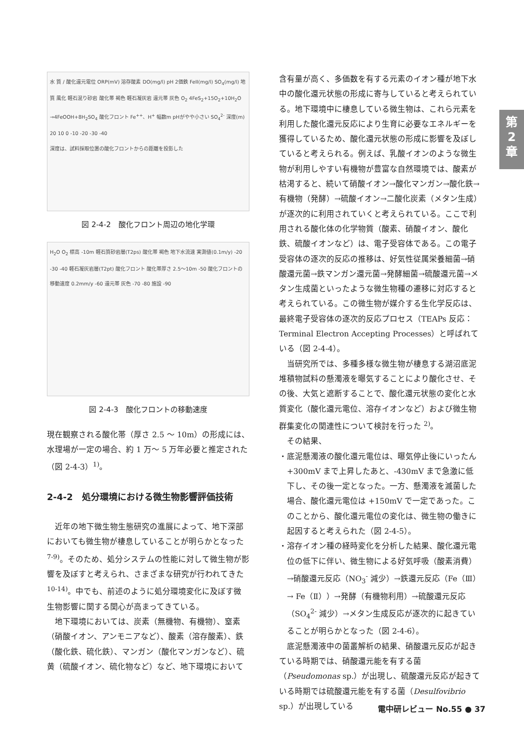第
2
章
水 質 / 酸化還元電位 ORP(mV) 溶存酸素 DO(mg/l) pH 2価鉄 FeII(mg/l) SO<sub>4</sub>(mg/l) 地質 風化 軽石混り砂岩 酸化帯 褐色 軽石凝灰岩 還元帯 灰色 O<sub>2</sub> 4FeS<sub>2</sub>+15O<sub>2</sub>+10H<sub>2</sub>O →4FeOOH+8H<sub>2</sub>SO<sub>4</sub> 酸化フロント Fe<sup>++</sup>、H<sup>+</sup> 幅数m pHがやや小さい SO<sub>4</sub><sup>2-</sup> 深度(m) 20 10 0 -10 -20 -30 -40
深度は、試料採取位置の酸化フロントからの距離を投影した
図 2-4-2　酸化フロント周辺の地化学環
H<sub>2</sub>O O<sub>2</sub> 標高 -10m 軽石質砂岩層(T2ps) 酸化帯 褐色 地下水流速 実測値(0.1m/y) -20 -30 -40 軽石凝灰岩層(T2pt) 酸化フロント 酸化帯厚さ 2.5〜10m -50 酸化フロントの移動速度 0.2mm/y -60 還元帯 灰色 -70 -80 施設 -90
図 2-4-3　酸化フロントの移動速度
現在観察される酸化帯（厚さ 2.5 ～ 10m）の形成には、水理場が一定の場合、約 1 万～ 5 万年必要と推定された（図 2-4-3）<sup>1)</sup>。
2-4-2　処分環境における微生物影響評価技術
　近年の地下微生物生態研究の進展によって、地下深部においても微生物が棲息していることが明らかとなった <sup>7-9)</sup>。そのため、処分システムの性能に対して微生物が影響を及ぼすと考えられ、さまざまな研究が行われてきた <sup>10-14)</sup>。中でも、前述のように処分環境変化に及ぼす微生物影響に関する関心が高まってきている。
　地下環境においては、炭素（無機物、有機物）、窒素（硝酸イオン、アンモニアなど）、酸素（溶存酸素）、鉄（酸化鉄、硫化鉄）、マンガン（酸化マンガンなど）、硫黄（硫酸イオン、硫化物など）など、地下環境において
含有量が高く、多価数を有する元素のイオン種が地下水中の酸化還元状態の形成に寄与していると考えられている。地下環境中に棲息している微生物は、これら元素を利用した酸化還元反応により生育に必要なエネルギーを獲得しているため、酸化還元状態の形成に影響を及ぼしていると考えられる。例えば、乳酸イオンのような微生物が利用しやすい有機物が豊富な自然環境では、酸素が枯渇すると、続いて硝酸イオン→酸化マンガン→酸化鉄→有機物（発酵）→硫酸イオン→二酸化炭素（メタン生成）が逐次的に利用されていくと考えられている。ここで利用される酸化体の化学物質（酸素、硝酸イオン、酸化鉄、硫酸イオンなど）は、電子受容体である。この電子受容体の逐次的反応の推移は、好気性従属栄養細菌→硝酸還元菌→鉄マンガン還元菌→発酵細菌→硫酸還元菌→メタン生成菌といったような微生物種の遷移に対応すると考えられている。この微生物が媒介する生化学反応は、最終電子受容体の逐次的反応プロセス（TEAPs 反応：Terminal Electron Accepting Processes）と呼ばれている（図 2-4-4）。
　当研究所では、多種多様な微生物が棲息する湖沼底泥堆積物試料の懸濁液を曝気することにより酸化させ、その後、大気と遮断することで、酸化還元状態の変化と水質変化（酸化還元電位、溶存イオンなど）および微生物群集変化の関連性について検討を行った <sup>2)</sup>。
　その結果、
・底泥懸濁液の酸化還元電位は、曝気停止後にいったん+300mV まで上昇したあと、-430mV まで急激に低下し、その後一定となった。一方、懸濁液を滅菌した場合、酸化還元電位は +150mV で一定であった。このことから、酸化還元電位の変化は、微生物の働きに起因すると考えられた（図 2-4-5）。
・溶存イオン種の経時変化を分析した結果、酸化還元電位の低下に伴い、微生物による好気呼吸（酸素消費）→硝酸還元反応（NO<sub>3</sub><sup>-</sup> 減少）→鉄還元反応（Fe（Ⅲ）→ Fe（Ⅱ））→発酵（有機物利用）→硫酸還元反応（SO<sub>4</sub><sup>2-</sup> 減少）→メタン生成反応が逐次的に起きていることが明らかとなった（図 2-4-6）。
　底泥懸濁液中の菌叢解析の結果、硝酸還元反応が起きている時期では、硝酸還元能を有する菌（Pseudomonas sp.）が出現し、硫酸還元反応が起きている時期では硫酸還元能を有する菌（Desulfovibrio sp.）が出現している
電中研レビュー No.55 ● 37